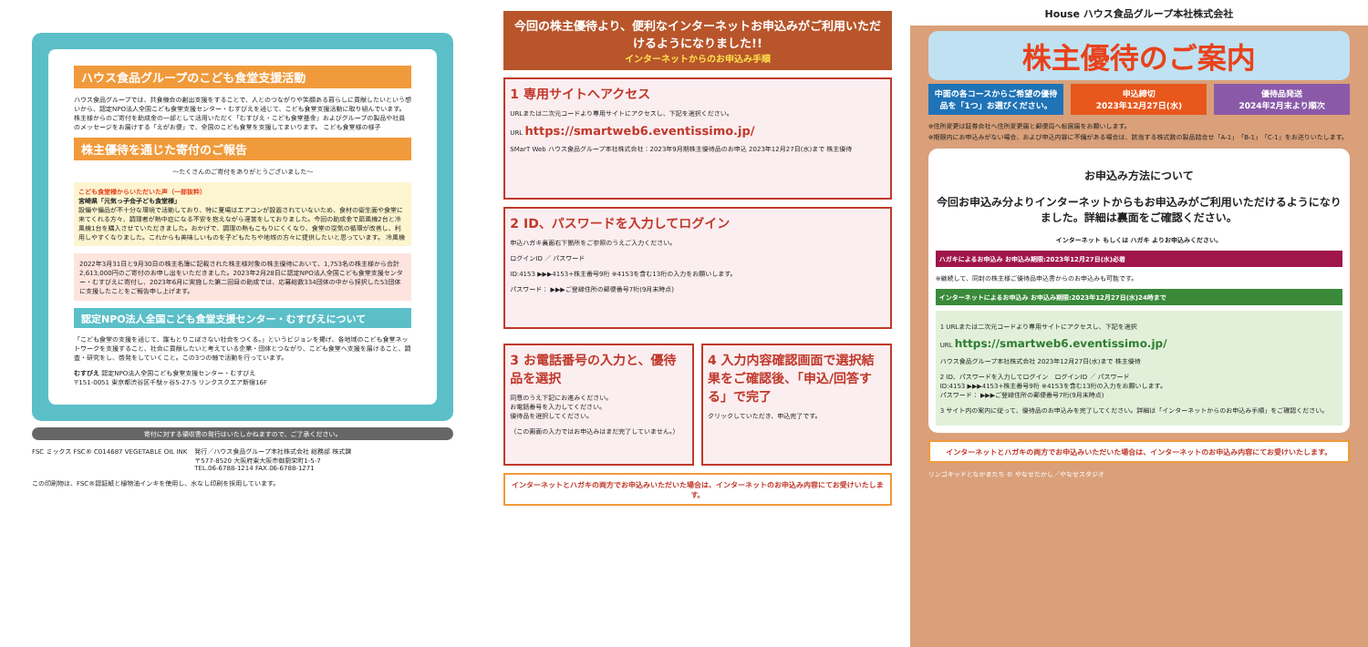ハウス食品グループのこども食堂支援活動
ハウス食品グループでは、共食機会の創出支援をすることで、人とのつながりや笑顔ある暮らしに貢献したいという想いから、認定NPO法人全国こども食堂支援センター・むすびえを通じて、こども食堂支援活動に取り組んでいます。株主様からのご寄付を助成金の一部として活用いただく「むすびえ・こども食堂基金」およびグループの製品や社員のメッセージをお届けする「えがお便」で、全国のこども食堂を支援してまいります。 こども食堂様の様子
株主優待を通じた寄付のご報告
～たくさんのご寄付をありがとうございました～
こども食堂様からいただいた声（一部抜粋）
宮崎県「元気っ子会子ども食堂様」
設備や備品が不十分な環境で活動しており、特に夏場はエアコンが設置されていないため、食材の衛生面や食堂に来てくれる方々、調理者が熱中症になる不安を抱えながら運営をしておりました。今回の助成金で扇風機2台と冷風機1台を購入させていただきました。おかげで、調理の熱もこもりにくくなり、食堂の空気の循環が改善し、利用しやすくなりました。これからも美味しいものを子どもたちや地域の方々に提供したいと思っています。 冷風機
2022年3月31日と9月30日の株主名簿に記載された株主様対象の株主優待において、1,753名の株主様から合計2,613,000円のご寄付のお申し出をいただきました。2023年2月28日に認定NPO法人全国こども食堂支援センター・むすびえに寄付し、2023年6月に実施した第二回目の助成では、応募総数334団体の中から採択した53団体に支援したことをご報告申し上げます。
認定NPO法人全国こども食堂支援センター・むすびえについて
「こども食堂の支援を通じて、誰もとりこぼさない社会をつくる。」というビジョンを掲げ、各地域のこども食堂ネットワークを支援すること、社会に貢献したいと考えている企業・団体とつながり、こども食堂へ支援を届けること、調査・研究をし、啓発をしていくこと。この3つの軸で活動を行っています。
むすびえ 認定NPO法人全国こども食堂支援センター・むすびえ
〒151-0051 東京都渋谷区千駄ヶ谷5-27-5 リンクスクエア新宿16F
寄付に対する領収書の発行はいたしかねますので、ご了承ください。
FSC ミックス FSC® C014687 VEGETABLE OIL INK
発行／ハウス食品グループ本社株式会社 総務部 株式課
〒577-8520 大阪府東大阪市御厨栄町1-5-7
TEL.06-6788-1214 FAX.06-6788-1271
この印刷物は、FSC®認証紙と植物油インキを使用し、水なし印刷を採用しています。
今回の株主優待より、便利なインターネットお申込みがご利用いただけるようになりました!!
インターネットからのお申込み手順
1 専用サイトへアクセス
URLまたは二次元コードより専用サイトにアクセスし、下記を選択ください。
URL https://smartweb6.eventissimo.jp/
SMarT Web ハウス食品グループ本社株式会社：2023年9月期株主優待品のお申込 2023年12月27日(水)まで 株主優待
2 ID、パスワードを入力してログイン
申込ハガキ裏面右下箇所をご参照のうえご入力ください。
ログインID ／ パスワード
ID:4153 ▶▶▶4153+株主番号9桁 ※4153を含む13桁の入力をお願いします。
パスワード： ▶▶▶ご登録住所の郵便番号7桁(9月末時点)
3 お電話番号の入力と、優待品を選択
同意のうえ下記にお進みください。
お電話番号を入力してください。
優待品を選択してください。
（この画面の入力ではお申込みはまだ完了していません。）
4 入力内容確認画面で選択結果をご確認後、「申込/回答する」で完了
クリックしていただき、申込完了です。
インターネットとハガキの両方でお申込みいただいた場合は、インターネットのお申込み内容にてお受けいたします。
House ハウス食品グループ本社株式会社
株主優待のご案内
中面の各コースからご希望の優待品を「1つ」お選びください。
申込締切
2023年12月27日(水)
優待品発送
2024年2月末より順次
※住所変更は証券会社へ住所変更届と郵便局へ転居届をお願いします。
※期限内にお申込みがない場合、および申込内容に不備がある場合は、該当する株式数の製品詰合せ「A-1」「B-1」「C-1」をお送りいたします。
お申込み方法について
今回お申込み分よりインターネットからもお申込みがご利用いただけるようになりました。詳細は裏面をご確認ください。
インターネット もしくは ハガキ よりお申込みください。
ハガキによるお申込み お申込み期限:2023年12月27日(水)必着
※継続して、同封の株主様ご優待品申込書からのお申込みも可能です。
インターネットによるお申込み お申込み期限:2023年12月27日(水)24時まで
1 URLまたは二次元コードより専用サイトにアクセスし、下記を選択
URL https://smartweb6.eventissimo.jp/
ハウス食品グループ本社株式会社 2023年12月27日(水)まで 株主優待
2 ID、パスワードを入力してログイン　ログインID ／ パスワード
ID:4153 ▶▶▶4153+株主番号9桁 ※4153を含む13桁の入力をお願いします。
パスワード： ▶▶▶ご登録住所の郵便番号7桁(9月末時点)
3 サイト内の案内に従って、優待品のお申込みを完了してください。詳細は「インターネットからのお申込み手順」をご確認ください。
インターネットとハガキの両方でお申込みいただいた場合は、インターネットのお申込み内容にてお受けいたします。
リンゴキッドとなかまたち © やなせたかし／やなせスタジオ